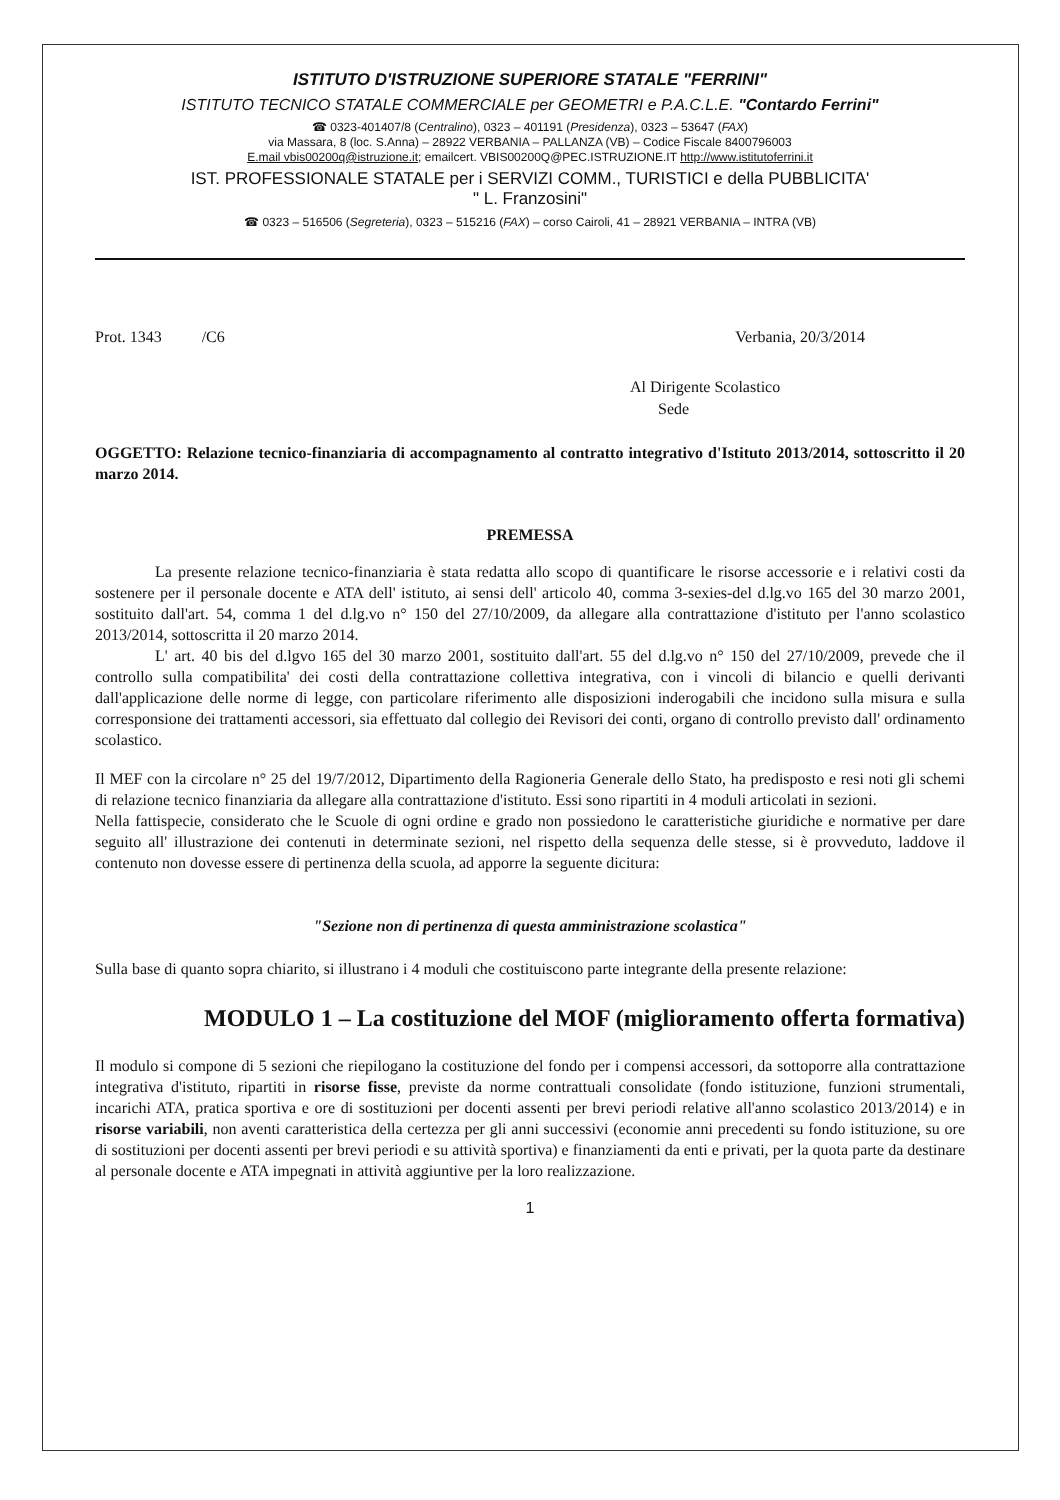ISTITUTO D'ISTRUZIONE SUPERIORE STATALE "FERRINI"
ISTITUTO TECNICO STATALE COMMERCIALE per GEOMETRI e P.A.C.L.E. "Contardo Ferrini"
☎ 0323-401407/8 (Centralino), 0323 – 401191 (Presidenza), 0323 – 53647 (FAX)
via Massara, 8 (loc. S.Anna) – 28922 VERBANIA – PALLANZA (VB) – Codice Fiscale 8400796003
E.mail vbis00200q@istruzione.it; emailcert. VBIS00200Q@PEC.ISTRUZIONE.IT http://www.istitutoferrini.it
IST. PROFESSIONALE STATALE per i SERVIZI COMM., TURISTICI e della PUBBLICITA'
" L. Franzosini"
☎ 0323 – 516506 (Segreteria), 0323 – 515216 (FAX) – corso Cairoli, 41 – 28921 VERBANIA – INTRA (VB)
Prot. 1343 /C6 Verbania, 20/3/2014
Al Dirigente Scolastico
Sede
OGGETTO: Relazione tecnico-finanziaria di accompagnamento al contratto integrativo d'Istituto 2013/2014, sottoscritto il 20 marzo 2014.
PREMESSA
La presente relazione tecnico-finanziaria è stata redatta allo scopo di quantificare le risorse accessorie e i relativi costi da sostenere per il personale docente e ATA dell' istituto, ai sensi dell' articolo 40, comma 3-sexies-del d.lg.vo 165 del 30 marzo 2001, sostituito dall'art. 54, comma 1 del d.lg.vo n° 150 del 27/10/2009, da allegare alla contrattazione d'istituto per l'anno scolastico 2013/2014, sottoscritta il 20 marzo 2014.
L' art. 40 bis del d.lgvo 165 del 30 marzo 2001, sostituito dall'art. 55 del d.lg.vo n° 150 del 27/10/2009, prevede che il controllo sulla compatibilita' dei costi della contrattazione collettiva integrativa, con i vincoli di bilancio e quelli derivanti dall'applicazione delle norme di legge, con particolare riferimento alle disposizioni inderogabili che incidono sulla misura e sulla corresponsione dei trattamenti accessori, sia effettuato dal collegio dei Revisori dei conti, organo di controllo previsto dall' ordinamento scolastico.
Il MEF con la circolare n° 25 del 19/7/2012, Dipartimento della Ragioneria Generale dello Stato, ha predisposto e resi noti gli schemi di relazione tecnico finanziaria da allegare alla contrattazione d'istituto. Essi sono ripartiti in 4 moduli articolati in sezioni.
Nella fattispecie, considerato che le Scuole di ogni ordine e grado non possiedono le caratteristiche giuridiche e normative per dare seguito all' illustrazione dei contenuti in determinate sezioni, nel rispetto della sequenza delle stesse, si è provveduto, laddove il contenuto non dovesse essere di pertinenza della scuola, ad apporre la seguente dicitura:
"Sezione non di pertinenza di questa amministrazione scolastica"
Sulla base di quanto sopra chiarito, si illustrano i 4 moduli che costituiscono parte integrante della presente relazione:
MODULO 1 – La costituzione del MOF (miglioramento offerta formativa)
Il modulo si compone di 5 sezioni che riepilogano la costituzione del fondo per i compensi accessori, da sottoporre alla contrattazione integrativa d'istituto, ripartiti in risorse fisse, previste da norme contrattuali consolidate (fondo istituzione, funzioni strumentali, incarichi ATA, pratica sportiva e ore di sostituzioni per docenti assenti per brevi periodi relative all'anno scolastico 2013/2014) e in risorse variabili, non aventi caratteristica della certezza per gli anni successivi (economie anni precedenti su fondo istituzione, su ore di sostituzioni per docenti assenti per brevi periodi e su attività sportiva) e finanziamenti da enti e privati, per la quota parte da destinare al personale docente e ATA impegnati in attività aggiuntive per la loro realizzazione.
1